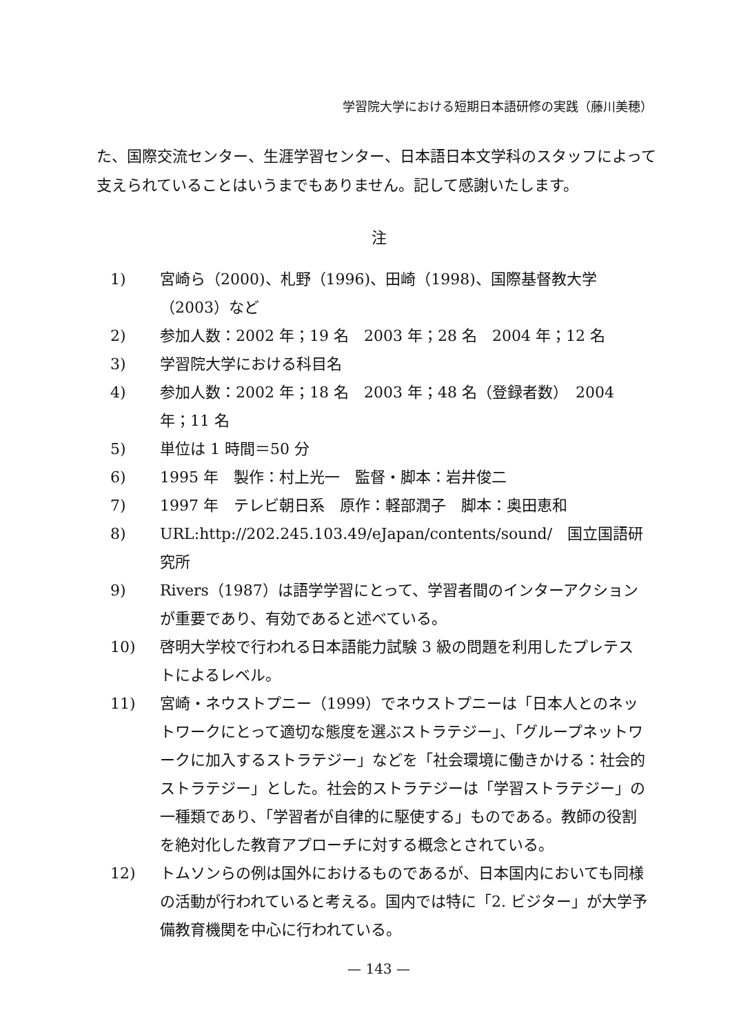学習院大学における短期日本語研修の実践（藤川美穂）
た、国際交流センター、生涯学習センター、日本語日本文学科のスタッフによって支えられていることはいうまでもありません。記して感謝いたします。
注
1) 宮崎ら（2000)、札野（1996)、田崎（1998)、国際基督教大学（2003）など
2) 参加人数：2002 年；19 名　2003 年；28 名　2004 年；12 名
3) 学習院大学における科目名
4) 参加人数：2002 年；18 名　2003 年；48 名（登録者数）　2004 年；11 名
5) 単位は 1 時間＝50 分
6) 1995 年　製作：村上光一　監督・脚本：岩井俊二
7) 1997 年　テレビ朝日系　原作：軽部潤子　脚本：奥田恵和
8) URL:http://202.245.103.49/eJapan/contents/sound/　国立国語研究所
9) Rivers（1987）は語学学習にとって、学習者間のインターアクションが重要であり、有効であると述べている。
10) 啓明大学校で行われる日本語能力試験 3 級の問題を利用したプレテストによるレベル。
11) 宮崎・ネウストプニー（1999）でネウストプニーは「日本人とのネットワークにとって適切な態度を選ぶストラテジー」、「グループネットワークに加入するストラテジー」などを「社会環境に働きかける：社会的ストラテジー」とした。社会的ストラテジーは「学習ストラテジー」の一種類であり、「学習者が自律的に駆使する」ものである。教師の役割を絶対化した教育アプローチに対する概念とされている。
12) トムソンらの例は国外におけるものであるが、日本国内においても同様の活動が行われていると考える。国内では特に「2. ビジター」が大学予備教育機関を中心に行われている。
— 143 —